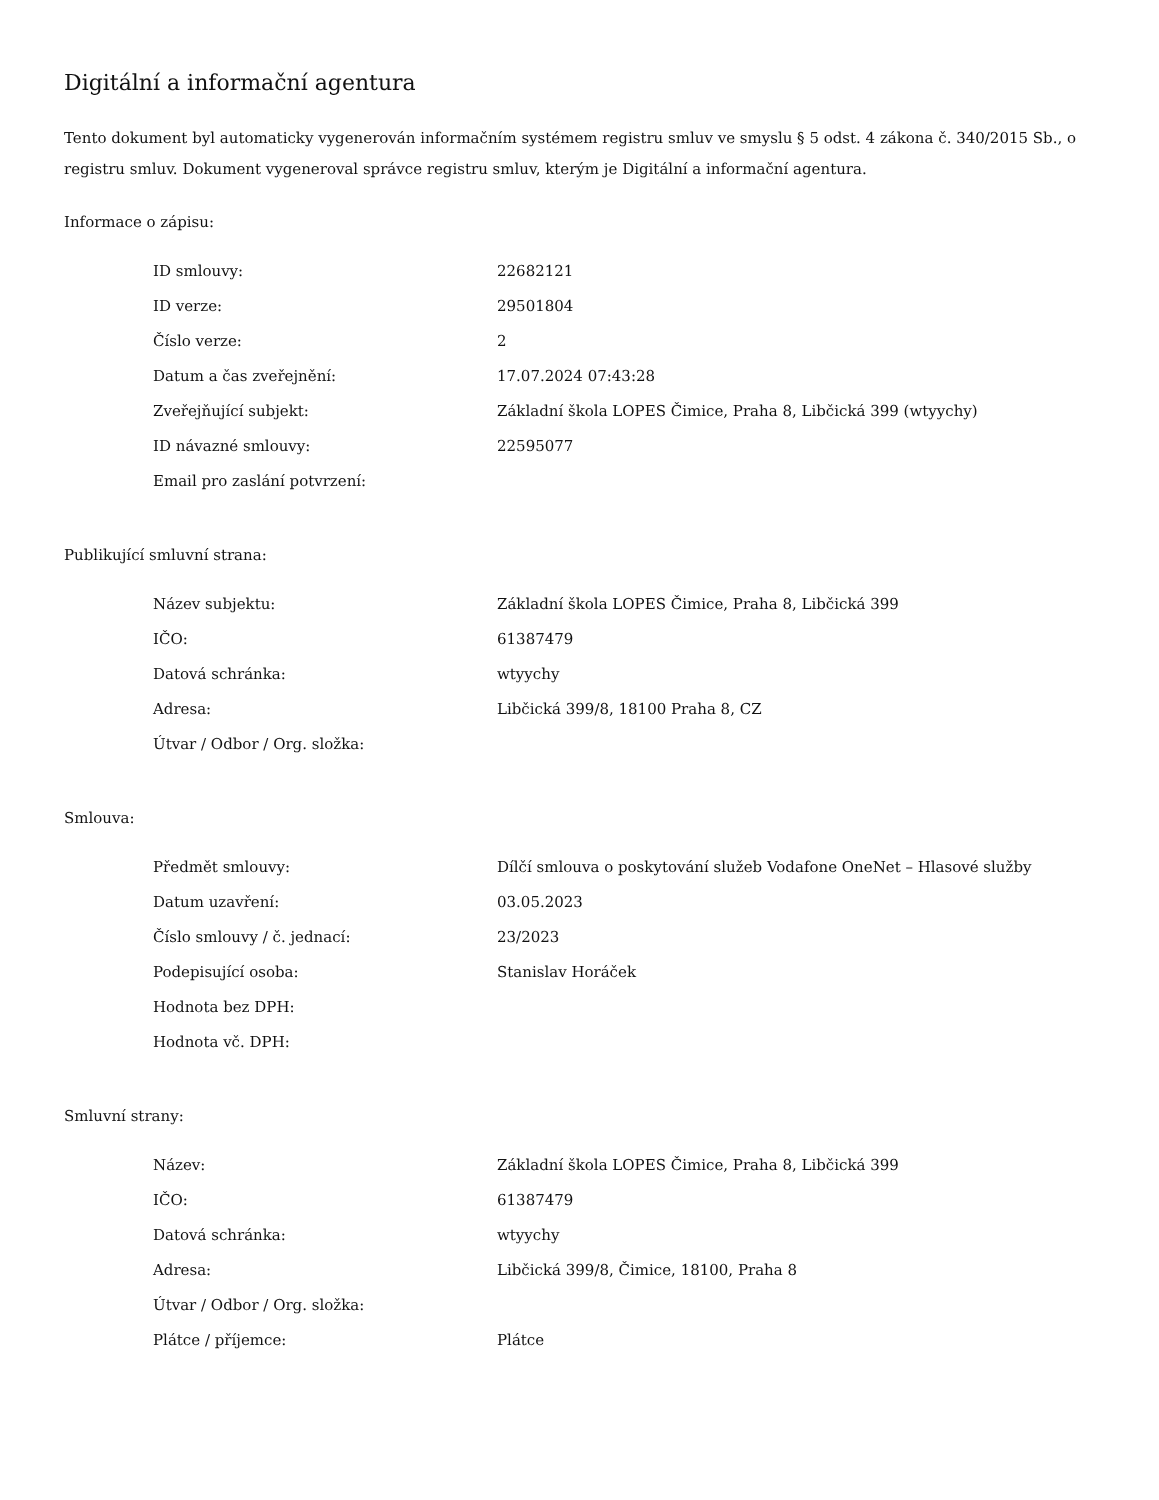Digitální a informační agentura
Tento dokument byl automaticky vygenerován informačním systémem registru smluv ve smyslu § 5 odst. 4 zákona č. 340/2015 Sb., o registru smluv. Dokument vygeneroval správce registru smluv, kterým je Digitální a informační agentura.
Informace o zápisu:
| ID smlouvy: | 22682121 |
| ID verze: | 29501804 |
| Číslo verze: | 2 |
| Datum a čas zveřejnění: | 17.07.2024 07:43:28 |
| Zveřejňující subjekt: | Základní škola LOPES Čimice, Praha 8, Libčická 399 (wtyychy) |
| ID návazné smlouvy: | 22595077 |
| Email pro zaslání potvrzení: | |
Publikující smluvní strana:
| Název subjektu: | Základní škola LOPES Čimice, Praha 8, Libčická 399 |
| IČO: | 61387479 |
| Datová schránka: | wtyychy |
| Adresa: | Libčická 399/8, 18100 Praha 8, CZ |
| Útvar / Odbor / Org. složka: | |
Smlouva:
| Předmět smlouvy: | Dílčí smlouva o poskytování služeb Vodafone OneNet – Hlasové služby |
| Datum uzavření: | 03.05.2023 |
| Číslo smlouvy / č. jednací: | 23/2023 |
| Podepisující osoba: | Stanislav Horáček |
| Hodnota bez DPH: | |
| Hodnota vč. DPH: | |
Smluvní strany:
| Název: | Základní škola LOPES Čimice, Praha 8, Libčická 399 |
| IČO: | 61387479 |
| Datová schránka: | wtyychy |
| Adresa: | Libčická 399/8, Čimice, 18100, Praha 8 |
| Útvar / Odbor / Org. složka: | |
| Plátce / příjemce: | Plátce |